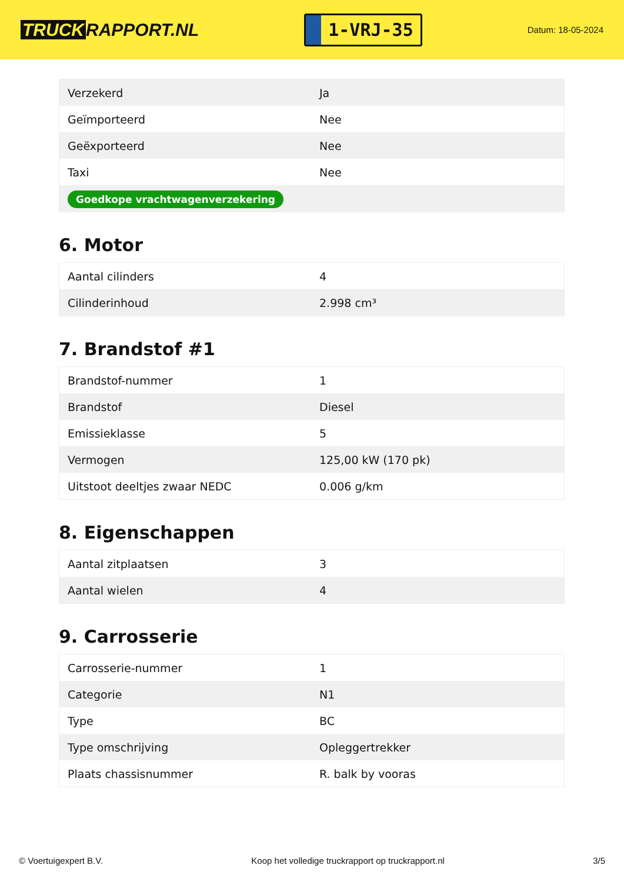TRUCK RAPPORT.NL
1-VRJ-35
Datum: 18-05-2024
| Verzekerd | Ja |
| Geïmporteerd | Nee |
| Geëxporteerd | Nee |
| Taxi | Nee |
| Goedkope vrachtwagenverzekering | |
6. Motor
| Aantal cilinders | 4 |
| Cilinderinhoud | 2.998 cm³ |
7. Brandstof #1
| Brandstof-nummer | 1 |
| Brandstof | Diesel |
| Emissieklasse | 5 |
| Vermogen | 125,00 kW (170 pk) |
| Uitstoot deeltjes zwaar NEDC | 0.006 g/km |
8. Eigenschappen
| Aantal zitplaatsen | 3 |
| Aantal wielen | 4 |
9. Carrosserie
| Carrosserie-nummer | 1 |
| Categorie | N1 |
| Type | BC |
| Type omschrijving | Opleggertrekker |
| Plaats chassisnummer | R. balk by vooras |
© Voertuigexpert B.V. Koop het volledige truckrapport op truckrapport.nl 3/5